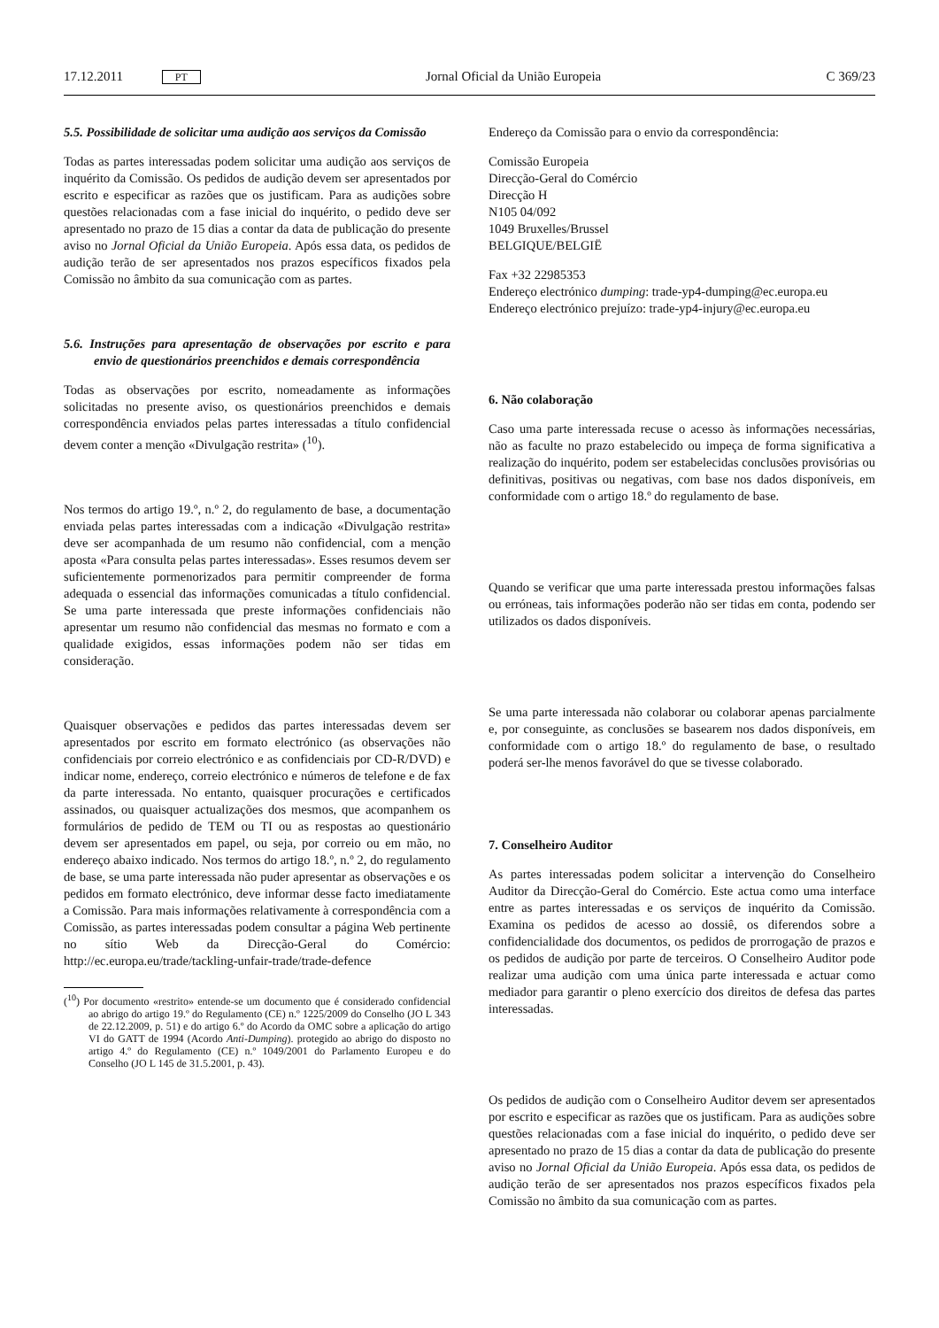17.12.2011 PT Jornal Oficial da União Europeia C 369/23
5.5. Possibilidade de solicitar uma audição aos serviços da Comissão
Todas as partes interessadas podem solicitar uma audição aos serviços de inquérito da Comissão. Os pedidos de audição devem ser apresentados por escrito e especificar as razões que os justificam. Para as audições sobre questões relacionadas com a fase inicial do inquérito, o pedido deve ser apresentado no prazo de 15 dias a contar da data de publicação do presente aviso no Jornal Oficial da União Europeia. Após essa data, os pedidos de audição terão de ser apresentados nos prazos específicos fixados pela Comissão no âmbito da sua comunicação com as partes.
5.6. Instruções para apresentação de observações por escrito e para envio de questionários preenchidos e demais correspondência
Todas as observações por escrito, nomeadamente as informações solicitadas no presente aviso, os questionários preenchidos e demais correspondência enviados pelas partes interessadas a título confidencial devem conter a menção «Divulgação restrita» (<sup>10</sup>).
Nos termos do artigo 19.º, n.º 2, do regulamento de base, a documentação enviada pelas partes interessadas com a indicação «Divulgação restrita» deve ser acompanhada de um resumo não confidencial, com a menção aposta «Para consulta pelas partes interessadas». Esses resumos devem ser suficientemente pormenorizados para permitir compreender de forma adequada o essencial das informações comunicadas a título confidencial. Se uma parte interessada que preste informações confidenciais não apresentar um resumo não confidencial das mesmas no formato e com a qualidade exigidos, essas informações podem não ser tidas em consideração.
Quaisquer observações e pedidos das partes interessadas devem ser apresentados por escrito em formato electrónico (as observações não confidenciais por correio electrónico e as confidenciais por CD-R/DVD) e indicar nome, endereço, correio electrónico e números de telefone e de fax da parte interessada. No entanto, quaisquer procurações e certificados assinados, ou quaisquer actualizações dos mesmos, que acompanhem os formulários de pedido de TEM ou TI ou as respostas ao questionário devem ser apresentados em papel, ou seja, por correio ou em mão, no endereço abaixo indicado. Nos termos do artigo 18.º, n.º 2, do regulamento de base, se uma parte interessada não puder apresentar as observações e os pedidos em formato electrónico, deve informar desse facto imediatamente a Comissão. Para mais informações relativamente à correspondência com a Comissão, as partes interessadas podem consultar a página Web pertinente no sítio Web da Direcção-Geral do Comércio: http://ec.europa.eu/trade/tackling-unfair-trade/trade-defence
(<sup>10</sup>) Por documento «restrito» entende-se um documento que é considerado confidencial ao abrigo do artigo 19.º do Regulamento (CE) n.º 1225/2009 do Conselho (JO L 343 de 22.12.2009, p. 51) e do artigo 6.º do Acordo da OMC sobre a aplicação do artigo VI do GATT de 1994 (Acordo Anti-Dumping). protegido ao abrigo do disposto no artigo 4.º do Regulamento (CE) n.º 1049/2001 do Parlamento Europeu e do Conselho (JO L 145 de 31.5.2001, p. 43).
Endereço da Comissão para o envio da correspondência:
Comissão Europeia
Direcção-Geral do Comércio
Direcção H
N105 04/092
1049 Bruxelles/Brussel
BELGIQUE/BELGIË
Fax +32 22985353
Endereço electrónico dumping: trade-yp4-dumping@ec.europa.eu
Endereço electrónico prejuízo: trade-yp4-injury@ec.europa.eu
6. Não colaboração
Caso uma parte interessada recuse o acesso às informações necessárias, não as faculte no prazo estabelecido ou impeça de forma significativa a realização do inquérito, podem ser estabelecidas conclusões provisórias ou definitivas, positivas ou negativas, com base nos dados disponíveis, em conformidade com o artigo 18.º do regulamento de base.
Quando se verificar que uma parte interessada prestou informações falsas ou erróneas, tais informações poderão não ser tidas em conta, podendo ser utilizados os dados disponíveis.
Se uma parte interessada não colaborar ou colaborar apenas parcialmente e, por conseguinte, as conclusões se basearem nos dados disponíveis, em conformidade com o artigo 18.º do regulamento de base, o resultado poderá ser-lhe menos favorável do que se tivesse colaborado.
7. Conselheiro Auditor
As partes interessadas podem solicitar a intervenção do Conselheiro Auditor da Direcção-Geral do Comércio. Este actua como uma interface entre as partes interessadas e os serviços de inquérito da Comissão. Examina os pedidos de acesso ao dossiê, os diferendos sobre a confidencialidade dos documentos, os pedidos de prorrogação de prazos e os pedidos de audição por parte de terceiros. O Conselheiro Auditor pode realizar uma audição com uma única parte interessada e actuar como mediador para garantir o pleno exercício dos direitos de defesa das partes interessadas.
Os pedidos de audição com o Conselheiro Auditor devem ser apresentados por escrito e especificar as razões que os justificam. Para as audições sobre questões relacionadas com a fase inicial do inquérito, o pedido deve ser apresentado no prazo de 15 dias a contar da data de publicação do presente aviso no Jornal Oficial da União Europeia. Após essa data, os pedidos de audição terão de ser apresentados nos prazos específicos fixados pela Comissão no âmbito da sua comunicação com as partes.